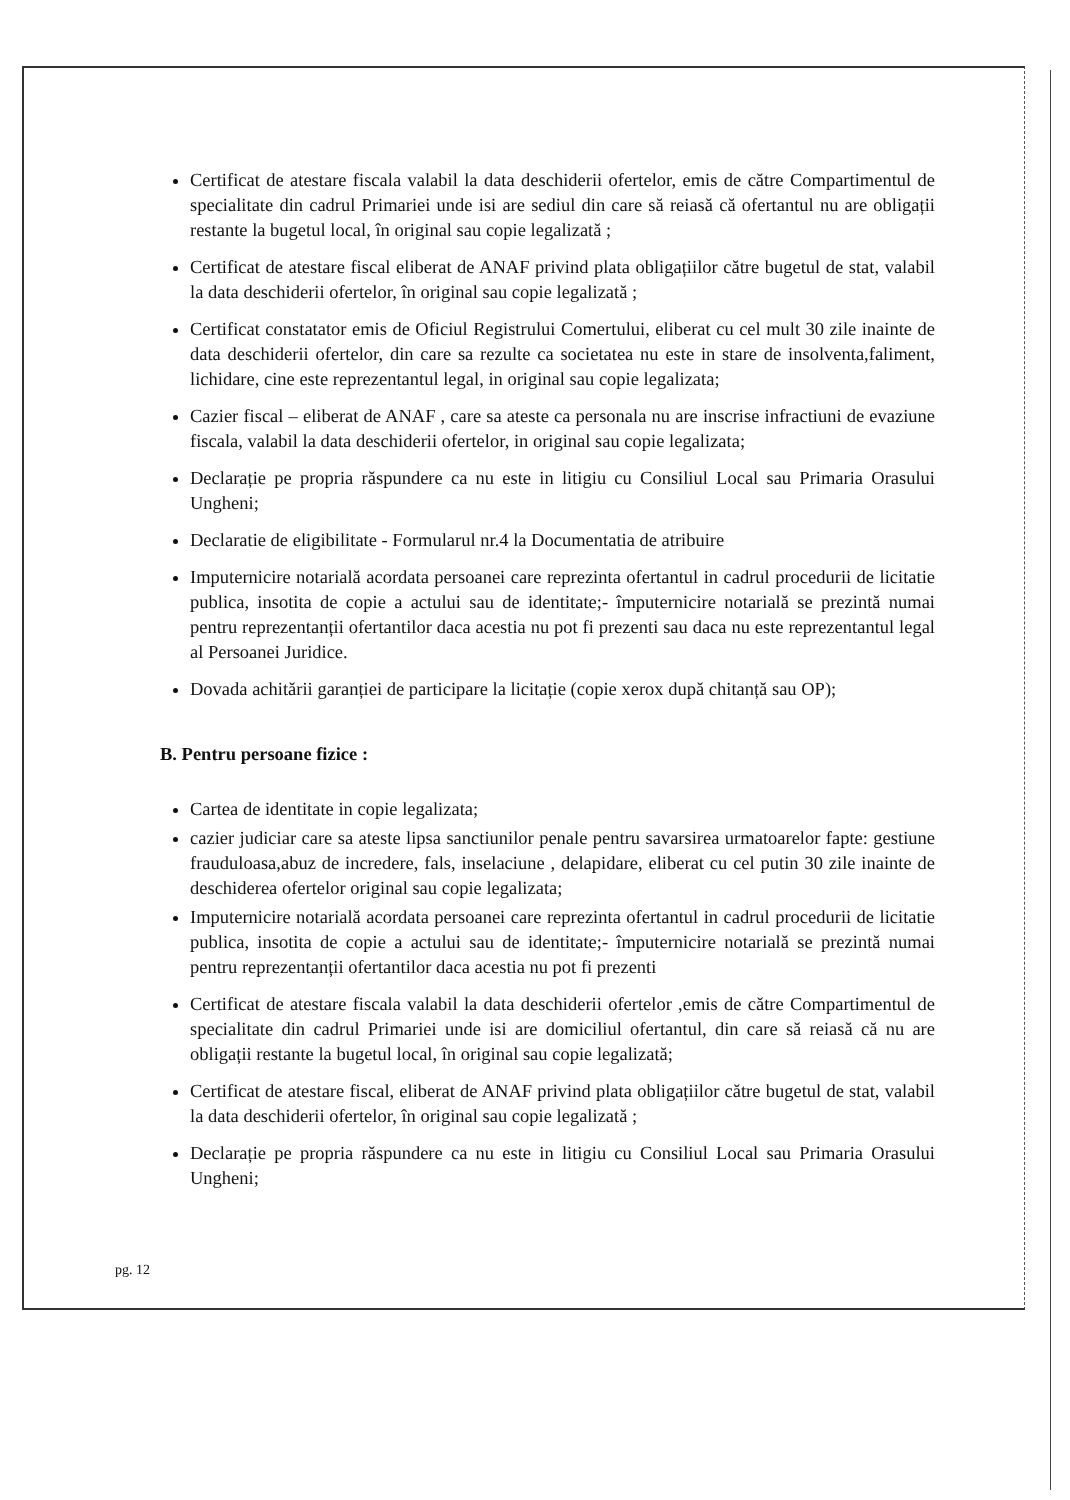Certificat de atestare fiscala valabil la data deschiderii ofertelor, emis de către Compartimentul de specialitate din cadrul Primariei unde isi are sediul din care să reiasă că ofertantul nu are obligații restante la bugetul local, în original sau copie legalizată ;
Certificat de atestare fiscal eliberat de ANAF privind plata obligațiilor către bugetul de stat, valabil la data deschiderii ofertelor, în original sau copie legalizată ;
Certificat constatator emis de Oficiul Registrului Comertului, eliberat cu cel mult 30 zile inainte de data deschiderii ofertelor, din care sa rezulte ca societatea nu este in stare de insolventa,faliment, lichidare, cine este reprezentantul legal, in original sau copie legalizata;
Cazier fiscal – eliberat de ANAF , care sa ateste ca personala nu are inscrise infractiuni de evaziune fiscala, valabil la data deschiderii ofertelor, in original sau copie legalizata;
Declarație pe propria răspundere ca nu este in litigiu cu Consiliul Local sau Primaria Orasului Ungheni;
Declaratie de eligibilitate - Formularul nr.4 la Documentatia de atribuire
Imputernicire notarială acordata persoanei care reprezinta ofertantul in cadrul procedurii de licitatie publica, insotita de copie a actului sau de identitate;- împuternicire notarială se prezintă numai pentru reprezentanții ofertantilor daca acestia nu pot fi prezenti sau daca nu este reprezentantul legal al Persoanei Juridice.
Dovada achitării garanției de participare la licitație (copie xerox după chitanță sau OP);
B. Pentru persoane fizice :
Cartea de identitate in copie legalizata;
cazier judiciar care sa ateste lipsa sanctiunilor penale pentru savarsirea urmatoarelor fapte: gestiune frauduloasa,abuz de incredere, fals, inselaciune , delapidare, eliberat cu cel putin 30 zile inainte de deschiderea ofertelor original sau copie legalizata;
Imputernicire notarială acordata persoanei care reprezinta ofertantul in cadrul procedurii de licitatie publica, insotita de copie a actului sau de identitate;- împuternicire notarială se prezintă numai pentru reprezentanții ofertantilor daca acestia nu pot fi prezenti
Certificat de atestare fiscala valabil la data deschiderii ofertelor ,emis de către Compartimentul de specialitate din cadrul Primariei unde isi are domiciliul ofertantul, din care să reiasă că nu are obligații restante la bugetul local, în original sau copie legalizată;
Certificat de atestare fiscal, eliberat de ANAF privind plata obligațiilor către bugetul de stat, valabil la data deschiderii ofertelor, în original sau copie legalizată ;
Declarație pe propria răspundere ca nu este in litigiu cu Consiliul Local sau Primaria Orasului Ungheni;
pg. 12